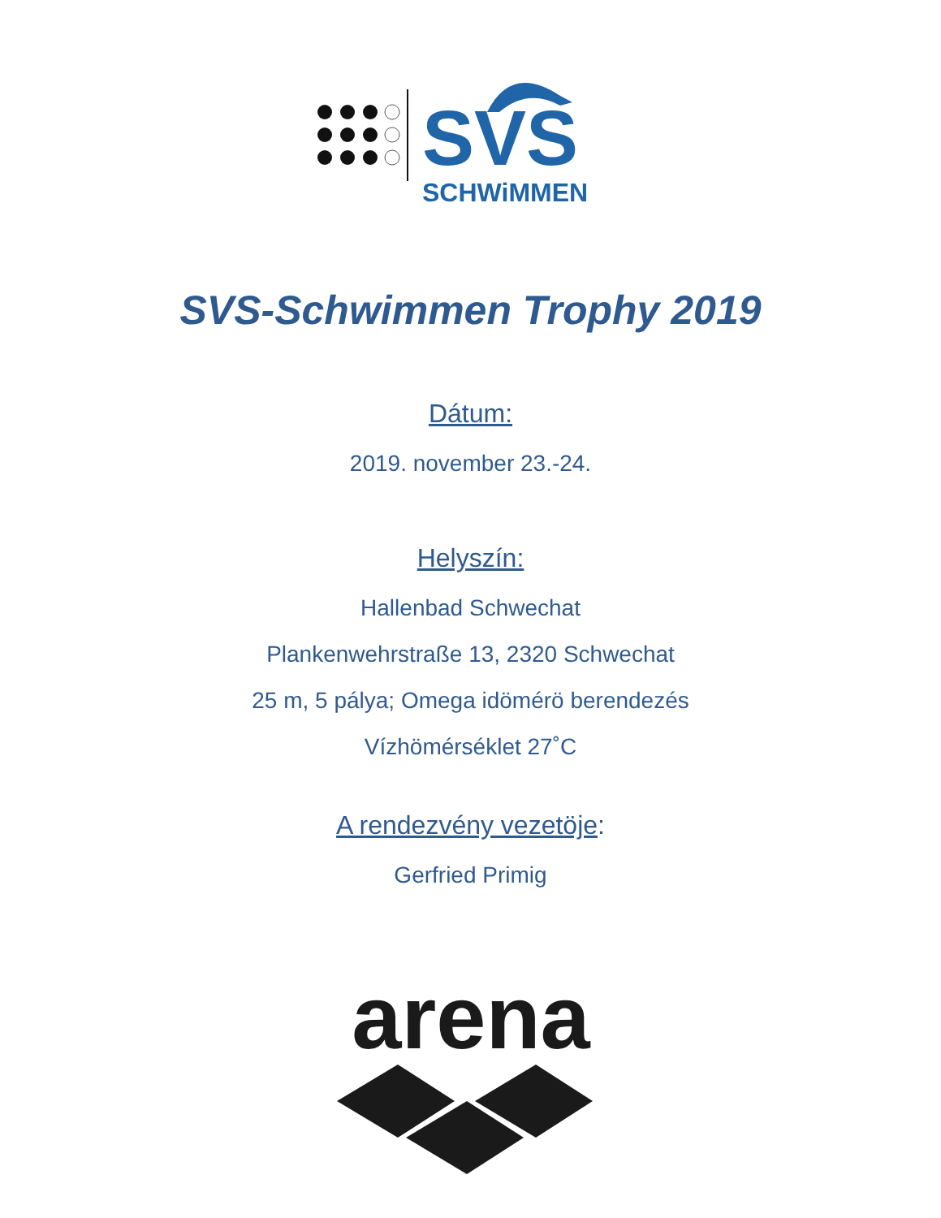SVS
SCHWiMMEN
SVS-Schwimmen Trophy 2019
Dátum:
2019. november 23.-24.
Helyszín:
Hallenbad Schwechat
Plankenwehrstraße 13, 2320 Schwechat
25 m, 5 pálya; Omega idömérö berendezés
Vízhömérséklet 27˚C
A rendezvény vezetöje:
Gerfried Primig
arena